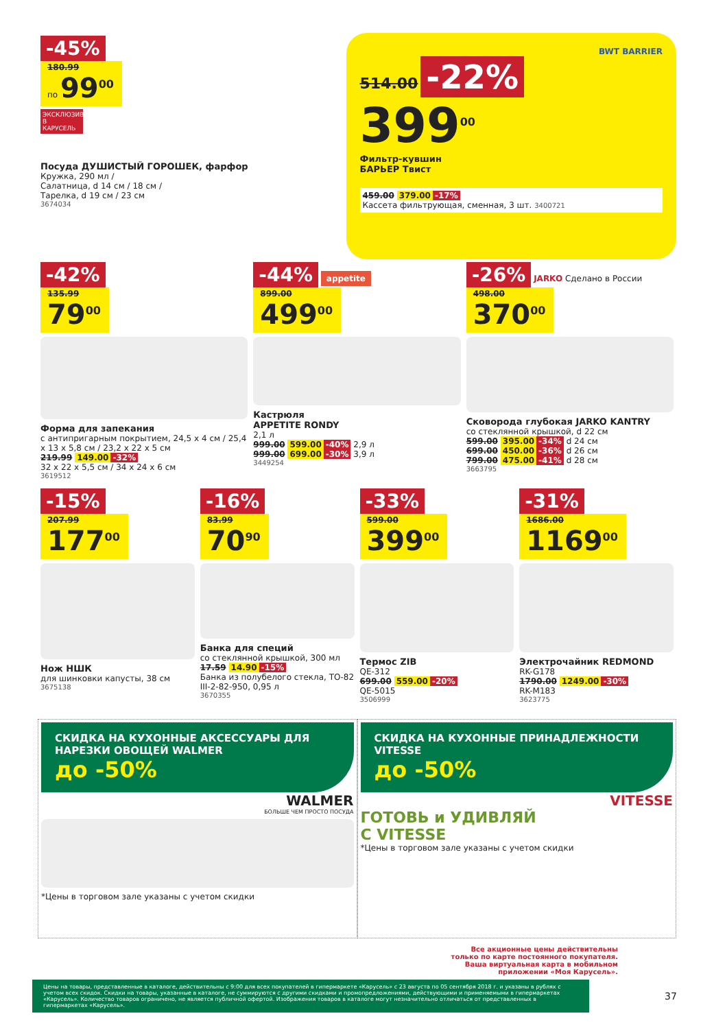-45%
180.99
по 99<sup>00</sup>
ЭКСКЛЮЗИВНО В КАРУСЕЛЬ
Посуда ДУШИСТЫЙ ГОРОШЕК, фарфор
Кружка, 290 мл /
Салатница, d 14 см / 18 см /
Тарелка, d 19 см / 23 см
3674034
BWT BARRIER
514.00 -22%
399<sup>00</sup>
Фильтр-кувшин
БАРЬЕР Твист
459.00 379.00 -17%
Кассета фильтрующая, сменная, 3 шт. 3400721
-42%
135.99
79<sup>00</sup>
Форма для запекания
с антипригарным покрытием, 24,5 x 4 см / 25,4 x 13 x 5,8 см / 23,2 x 22 x 5 см
219.99 149.00 -32%
32 x 22 x 5,5 см / 34 x 24 x 6 см
3619512
-44% appetite
899.00
499<sup>00</sup>
Кастрюля
APPETITE RONDY
2,1 л
999.00 599.00 -40% 2,9 л
999.00 699.00 -30% 3,9 л
3449254
-26% JARKO Сделано в России
498.00
370<sup>00</sup>
Сковорода глубокая JARKO KANTRY
со стеклянной крышкой, d 22 см
599.00 395.00 -34% d 24 см
699.00 450.00 -36% d 26 см
799.00 475.00 -41% d 28 см
3663795
-15%
207.99
177<sup>00</sup>
Нож НШК
для шинковки капусты, 38 см
3675138
-16%
83.99
70<sup>90</sup>
Банка для специй
со стеклянной крышкой, 300 мл
17.59 14.90 -15%
Банка из полубелого стекла, ТО-82 III-2-82-950, 0,95 л
3670355
-33%
599.00
399<sup>00</sup>
Термос ZIB
QE-312
699.00 559.00 -20%
QE-5015
3506999
-31%
1686.00
1169<sup>00</sup>
Электрочайник REDMOND
RK-G178
1790.00 1249.00 -30%
RK-M183
3623775
СКИДКА НА КУХОННЫЕ АКСЕССУАРЫ ДЛЯ НАРЕЗКИ ОВОЩЕЙ WALMER
до -50%
WALMER
БОЛЬШЕ ЧЕМ ПРОСТО ПОСУДА
*Цены в торговом зале указаны с учетом скидки
СКИДКА НА КУХОННЫЕ ПРИНАДЛЕЖНОСТИ VITESSE
до -50%
VITESSE
ГОТОВЬ и УДИВЛЯЙ
С VITESSE
*Цены в торговом зале указаны с учетом скидки
Все акционные цены действительны
только по карте постоянного покупателя.
Ваша виртуальная карта в мобильном
приложении «Моя Карусель».
Цены на товары, представленные в каталоге, действительны с 9:00 для всех покупателей в гипермаркете «Карусель» с 23 августа по 05 сентября 2018 г. и указаны в рублях с учетом всех скидок. Скидки на товары, указанные в каталоге, не суммируются с другими скидками и промопредложениями, действующими и применяемыми в гипермаркетах «Карусель». Количество товаров ограничено, не является публичной офертой. Изображения товаров в каталоге могут незначительно отличаться от представленных в гипермаркетах «Карусель».
37